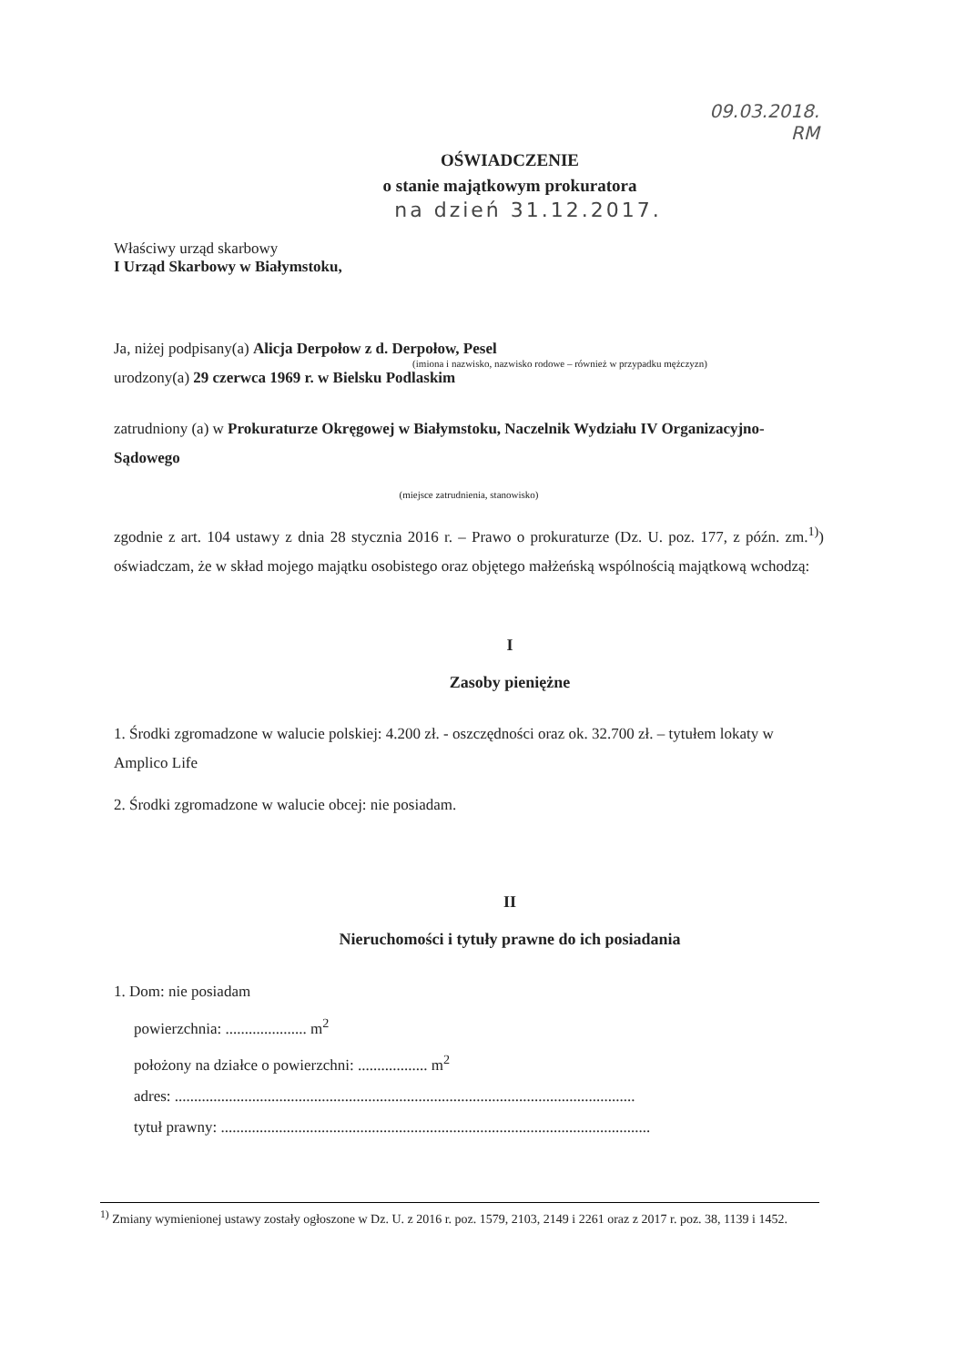09.03.2018.
RM
OŚWIADCZENIE
o stanie majątkowym prokuratora
na dzień 31.12.2017.
Właściwy urząd skarbowy
I Urząd Skarbowy w Białymstoku,
Ja, niżej podpisany(a) Alicja Derpołow z d. Derpołow, Pesel
(imiona i nazwisko, nazwisko rodowe – również w przypadku mężczyzn)
urodzony(a) 29 czerwca 1969 r. w Bielsku Podlaskim
zatrudniony (a) w Prokuraturze Okręgowej w Białymstoku, Naczelnik Wydziału IV Organizacyjno-Sądowego
(miejsce zatrudnienia, stanowisko)
zgodnie z art. 104 ustawy z dnia 28 stycznia 2016 r. – Prawo o prokuraturze (Dz. U. poz. 177, z późn. zm.<sup>1)</sup>) oświadczam, że w skład mojego majątku osobistego oraz objętego małżeńską wspólnością majątkową wchodzą:
I
Zasoby pieniężne
1. Środki zgromadzone w walucie polskiej: 4.200 zł. - oszczędności oraz ok. 32.700 zł. – tytułem lokaty w Amplico Life
2. Środki zgromadzone w walucie obcej: nie posiadam.
II
Nieruchomości i tytuły prawne do ich posiadania
1. Dom: nie posiadam
powierzchnia: ..................... m<sup>2</sup>
położony na działce o powierzchni: .................. m<sup>2</sup>
adres: .......................................................................................................................
tytuł prawny: ...............................................................................................................
<sup>1)</sup> Zmiany wymienionej ustawy zostały ogłoszone w Dz. U. z 2016 r. poz. 1579, 2103, 2149 i 2261 oraz z 2017 r. poz. 38, 1139 i 1452.